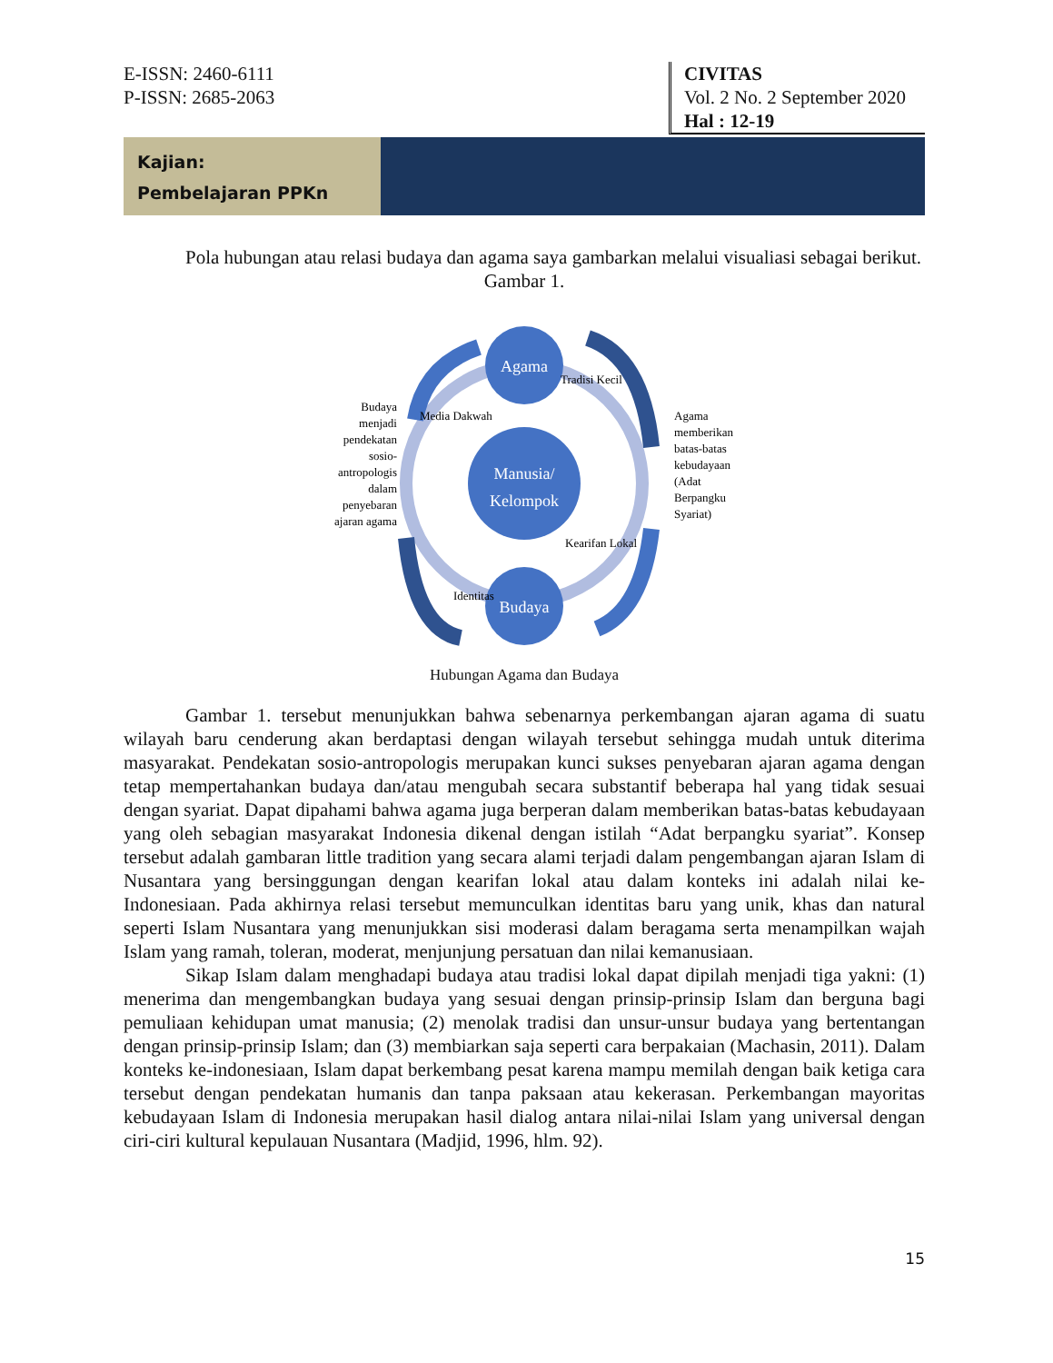E-ISSN: 2460-6111
P-ISSN: 2685-2063
CIVITAS
Vol. 2 No. 2 September 2020
Hal : 12-19
Kajian:
Pembelajaran PPKn
Pola hubungan atau relasi budaya dan agama saya gambarkan melalui visualiasi sebagai berikut.
Gambar 1.
Agama
Manusia/
Kelompok
Budaya
Media Dakwah
Tradisi Kecil
Kearifan Lokal
Identitas
Budaya menjadi pendekatan sosio- antropologis dalam penyebaran ajaran agama
Agama memberikan batas-batas kebudayaan (Adat Berpangku Syariat)
Hubungan Agama dan Budaya
Gambar 1. tersebut menunjukkan bahwa sebenarnya perkembangan ajaran agama di suatu wilayah baru cenderung akan berdaptasi dengan wilayah tersebut sehingga mudah untuk diterima masyarakat. Pendekatan sosio-antropologis merupakan kunci sukses penyebaran ajaran agama dengan tetap mempertahankan budaya dan/atau mengubah secara substantif beberapa hal yang tidak sesuai dengan syariat. Dapat dipahami bahwa agama juga berperan dalam memberikan batas-batas kebudayaan yang oleh sebagian masyarakat Indonesia dikenal dengan istilah “Adat berpangku syariat”. Konsep tersebut adalah gambaran little tradition yang secara alami terjadi dalam pengembangan ajaran Islam di Nusantara yang bersinggungan dengan kearifan lokal atau dalam konteks ini adalah nilai ke-Indonesiaan. Pada akhirnya relasi tersebut memunculkan identitas baru yang unik, khas dan natural seperti Islam Nusantara yang menunjukkan sisi moderasi dalam beragama serta menampilkan wajah Islam yang ramah, toleran, moderat, menjunjung persatuan dan nilai kemanusiaan.
Sikap Islam dalam menghadapi budaya atau tradisi lokal dapat dipilah menjadi tiga yakni: (1) menerima dan mengembangkan budaya yang sesuai dengan prinsip-prinsip Islam dan berguna bagi pemuliaan kehidupan umat manusia; (2) menolak tradisi dan unsur-unsur budaya yang bertentangan dengan prinsip-prinsip Islam; dan (3) membiarkan saja seperti cara berpakaian (Machasin, 2011). Dalam konteks ke-indonesiaan, Islam dapat berkembang pesat karena mampu memilah dengan baik ketiga cara tersebut dengan pendekatan humanis dan tanpa paksaan atau kekerasan. Perkembangan mayoritas kebudayaan Islam di Indonesia merupakan hasil dialog antara nilai-nilai Islam yang universal dengan ciri-ciri kultural kepulauan Nusantara (Madjid, 1996, hlm. 92).
15